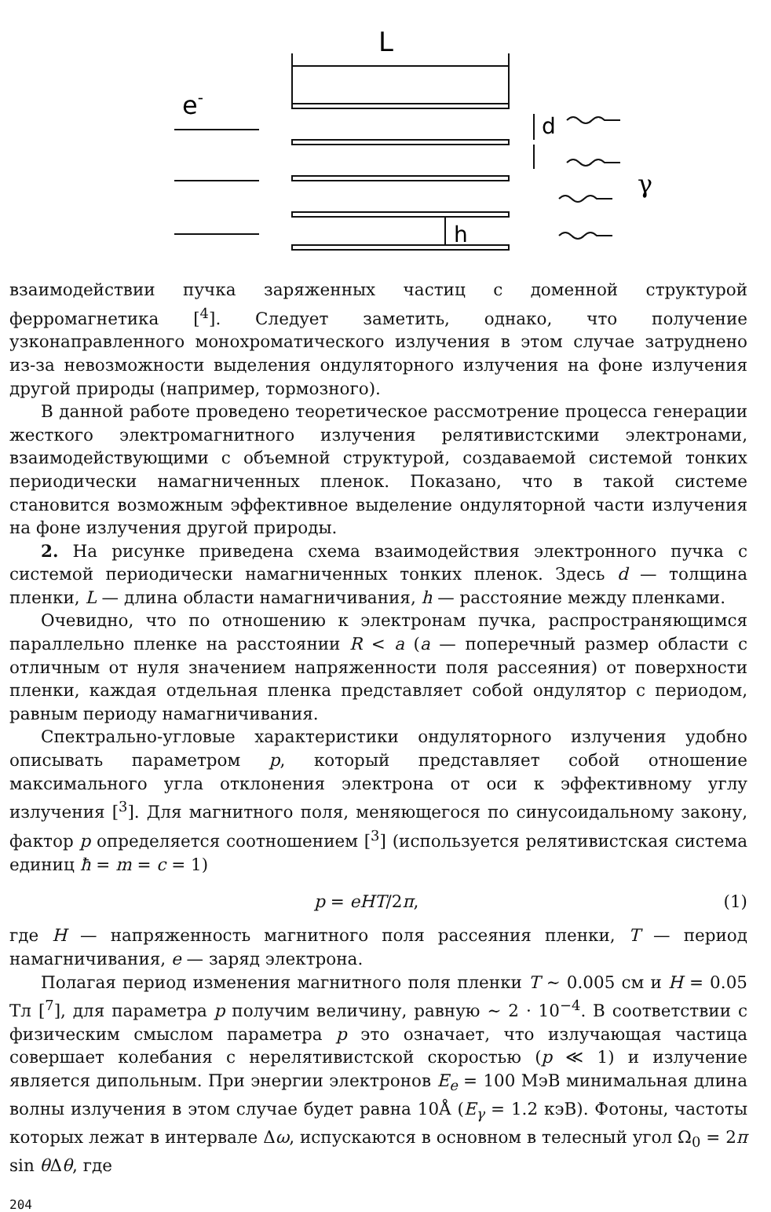L
e-
d
γ
h
взаимодействии пучка заряженных частиц с доменной структурой ферромагнетика [<sup>4</sup>]. Следует заметить, однако, что получение узконаправленного монохроматического излучения в этом случае затруднено из-за невозможности выделения ондуляторного излучения на фоне излучения другой природы (например, тормозного).
В данной работе проведено теоретическое рассмотрение процесса генерации жесткого электромагнитного излучения релятивистскими электронами, взаимодействующими с объемной структурой, создаваемой системой тонких периодически намагниченных пленок. Показано, что в такой системе становится возможным эффективное выделение ондуляторной части излучения на фоне излучения другой природы.
2. На рисунке приведена схема взаимодействия электронного пучка с системой периодически намагниченных тонких пленок. Здесь d — толщина пленки, L — длина области намагничивания, h — расстояние между пленками.
Очевидно, что по отношению к электронам пучка, распространяющимся параллельно пленке на расстоянии R < a (a — поперечный размер области с отличным от нуля значением напряженности поля рассеяния) от поверхности пленки, каждая отдельная пленка представляет собой ондулятор с периодом, равным периоду намагничивания.
Спектрально-угловые характеристики ондуляторного излучения удобно описывать параметром p, который представляет собой отношение максимального угла отклонения электрона от оси к эффективному углу излучения [<sup>3</sup>]. Для магнитного поля, меняющегося по синусоидальному закону, фактор p определяется соотношением [<sup>3</sup>] (используется релятивистская система единиц ħ = m = c = 1)
p = eHT/2π, (1)
где H — напряженность магнитного поля рассеяния пленки, T — период намагничивания, e — заряд электрона.
Полагая период изменения магнитного поля пленки T ∼ 0.005 см и H = 0.05 Тл [<sup>7</sup>], для параметра p получим величину, равную ∼ 2 · 10<sup>−4</sup>. В соответствии с физическим смыслом параметра p это означает, что излучающая частица совершает колебания с нерелятивистской скоростью (p ≪ 1) и излучение является дипольным. При энергии электронов E<sub>e</sub> = 100 МэВ минимальная длина волны излучения в этом случае будет равна 10Å (E<sub>γ</sub> = 1.2 кэВ). Фотоны, частоты которых лежат в интервале Δω, испускаются в основном в телесный угол Ω<sub>0</sub> = 2π sin θ Δθ, где
204